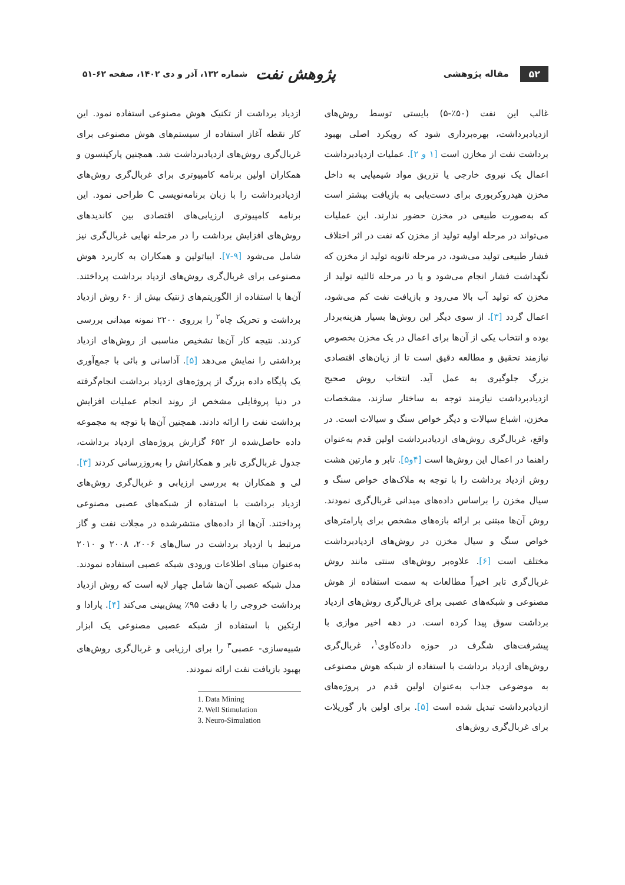۵۲ مقاله پژوهشی
پژوهش نفت شماره ۱۳۲، آذر و دی ۱۴۰۲، صفحه ۶۲-۵۱
غالب این نفت (۵۰٪-۵) بایستی توسط روش‌های ازدیادبرداشت، بهره‌برداری شود که رویکرد اصلی بهبود برداشت نفت از مخازن است [۱ و ۲]. عملیات ازدیادبرداشت اعمال یک نیروی خارجی یا تزریق مواد شیمیایی به داخل مخزن هیدروکربوری برای دست‌یابی به بازیافت بیشتر است که به‌صورت طبیعی در مخزن حضور ندارند. این عملیات می‌تواند در مرحله اولیه تولید از مخزن که نفت در اثر اختلاف فشار طبیعی تولید می‌شود، در مرحله ثانویه تولید از مخزن که نگهداشت فشار انجام می‌شود و یا در مرحله ثالثیه تولید از مخزن که تولید آب بالا می‌رود و بازیافت نفت کم می‌شود، اعمال گردد [۳]. از سوی دیگر این روش‌ها بسیار هزینه‌بردار بوده و انتخاب یکی از آن‌ها برای اعمال در یک مخزن بخصوص نیازمند تحقیق و مطالعه دقیق است تا از زیان‌های اقتصادی بزرگ جلوگیری به عمل آید. انتخاب روش صحیح ازدیادبرداشت نیازمند توجه به ساختار سازند، مشخصات مخزن، اشباع سیالات و دیگر خواص سنگ و سیالات است. در واقع، غربال‌گری روش‌های ازدیادبرداشت اولین قدم به‌عنوان راهنما در اعمال این روش‌ها است [۴و۵]. تابر و مارتین هشت روش ازدیاد برداشت را با توجه به ملاک‌های خواص سنگ و سیال مخزن را براساس داده‌های میدانی غربال‌گری نمودند. روش آن‌ها مبتنی بر ارائه بازه‌های مشخص برای پارامترهای خواص سنگ و سیال مخزن در روش‌های ازدیادبرداشت مختلف است [۶]. علاوه‌بر روش‌های سنتی مانند روش غربال‌گری تابر اخیراً مطالعات به سمت استفاده از هوش مصنوعی و شبکه‌های عصبی برای غربال‌گری روش‌های ازدیاد برداشت سوق پیدا کرده است. در دهه اخیر موازی با پیشرفت‌های شگرف در حوزه داده‌کاوی<sup>۱</sup>، غربال‌گری روش‌های ازدیاد برداشت با استفاده از شبکه هوش مصنوعی به موضوعی جذاب به‌عنوان اولین قدم در پروژه‌های ازدیادبرداشت تبدیل شده است [۵]. برای اولین بار گوریلات برای غربال‌گری روش‌های
ازدیاد برداشت از تکنیک هوش مصنوعی استفاده نمود. این کار نقطه آغاز استفاده از سیستم‌های هوش مصنوعی برای غربال‌گری روش‌های ازدیادبرداشت شد. همچنین پارکینسون و همکاران اولین برنامه کامپیوتری برای غربال‌گری روش‌های ازدیادبرداشت را با زبان برنامه‌نویسی C طراحی نمود. این برنامه کامپیوتری ارزیابی‌های اقتصادی بین کاندیدهای روش‌های افزایش برداشت را در مرحله نهایی غربال‌گری نیز شامل می‌شود [۹-۷]. ایباتولین و همکاران به کاربرد هوش مصنوعی برای غربال‌گری روش‌های ازدیاد برداشت پرداختند. آن‌ها با استفاده از الگوریتم‌های ژنتیک بیش از ۶۰ روش ازدیاد برداشت و تحریک چاه<sup>۲</sup> را برروی ۲۲۰۰ نمونه میدانی بررسی کردند. نتیجه کار آن‌ها تشخیص مناسبی از روش‌های ازدیاد برداشتی را نمایش می‌دهد [۵]. آداسانی و بائی با جمع‌آوری یک پایگاه داده بزرگ از پروژه‌های ازدیاد برداشت انجام‌گرفته در دنیا پروفایلی مشخص از روند انجام عملیات افزایش برداشت نفت را ارائه دادند. همچنین آن‌ها با توجه به مجموعه داده حاصل‌شده از ۶۵۲ گزارش پروژه‌های ازدیاد برداشت، جدول غربال‌گری تابر و همکارانش را به‌روزرسانی کردند [۳]. لی و همکاران به بررسی ارزیابی و غربال‌گری روش‌های ازدیاد برداشت با استفاده از شبکه‌های عصبی مصنوعی پرداختند. آن‌ها از داده‌های منتشرشده در مجلات نفت و گاز مرتبط با ازدیاد برداشت در سال‌های ۲۰۰۶، ۲۰۰۸ و ۲۰۱۰ به‌عنوان مبنای اطلاعات ورودی شبکه عصبی استفاده نمودند. مدل شبکه عصبی آن‌ها شامل چهار لایه است که روش ازدیاد برداشت خروجی را با دقت ۹۵٪ پیش‌بینی می‌کند [۴]. پارادا و ارتکین با استفاده از شبکه عصبی مصنوعی یک ابزار شبیه‌سازی- عصبی<sup>۳</sup> را برای ارزیابی و غربال‌گری روش‌های بهبود بازیافت نفت ارائه نمودند.
1. Data Mining
2. Well Stimulation
3. Neuro-Simulation